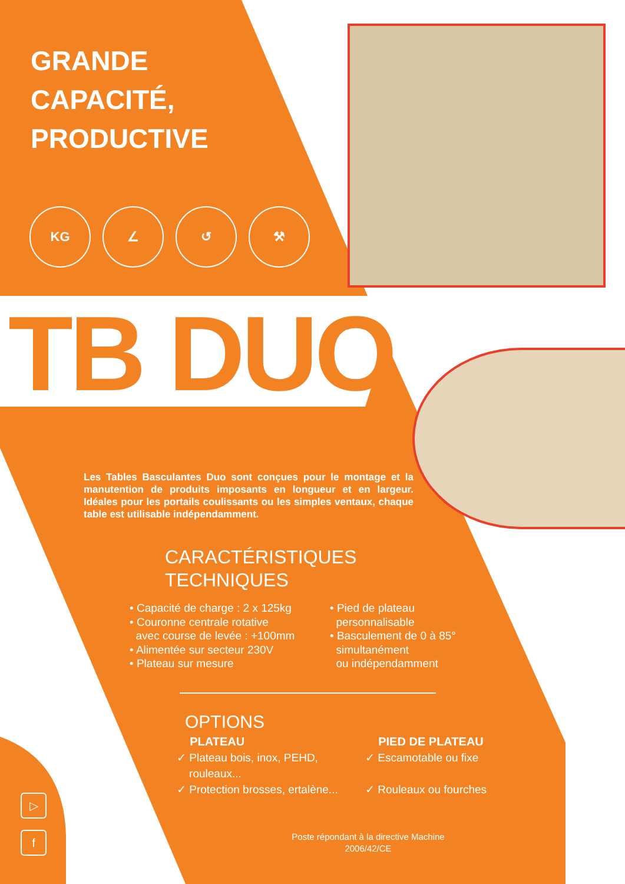GRANDE
CAPACITÉ,
PRODUCTIVE
KG ∠ ↺ ⚒
TB DUO
Les Tables Basculantes Duo sont conçues pour le montage et la manutention de produits imposants en longueur et en largeur. Idéales pour les portails coulissants ou les simples ventaux, chaque table est utilisable indépendamment.
CARACTÉRISTIQUES
TECHNIQUES
• Capacité de charge : 2 x 125kg
• Couronne centrale rotative
avec course de levée : +100mm
• Alimentée sur secteur 230V
• Plateau sur mesure
• Pied de plateau
personnalisable
• Basculement de 0 à 85°
simultanément
ou indépendamment
OPTIONS
PLATEAU
✓ Plateau bois, inox, PEHD,
rouleaux...
✓ Protection brosses, ertalène...
PIED DE PLATEAU
✓ Escamotable ou fixe
✓ Rouleaux ou fourches
Poste répondant à la directive Machine 2006/42/CE
▷
f